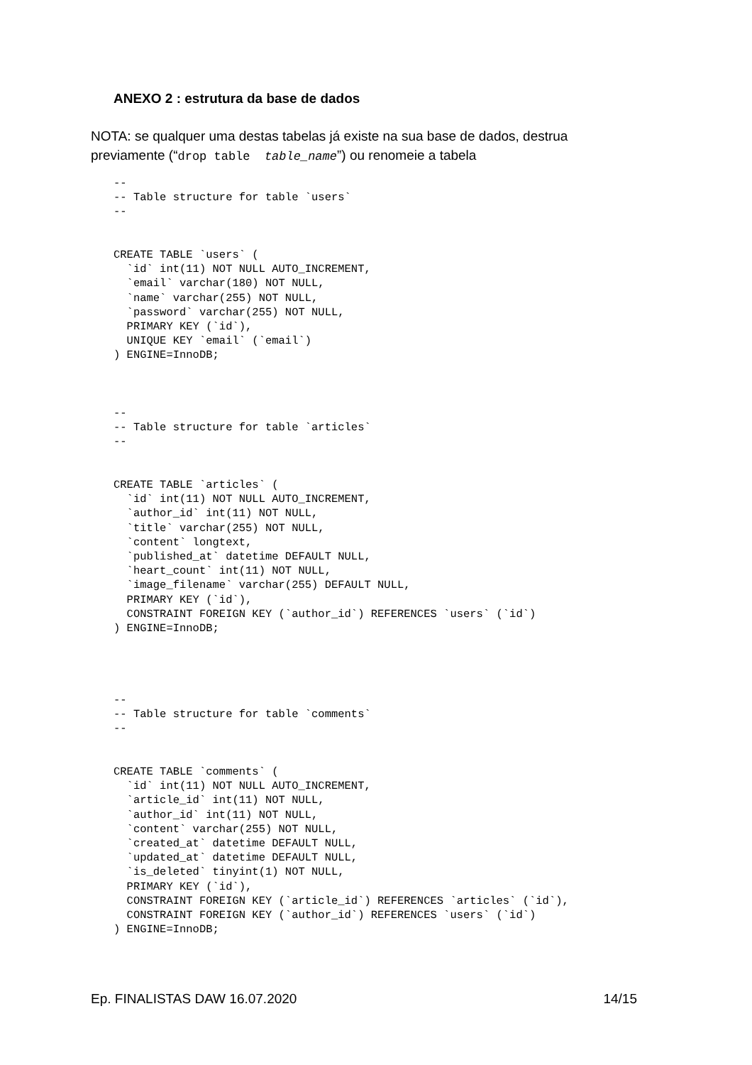ANEXO 2 : estrutura da base de dados
NOTA: se qualquer uma destas tabelas já existe na sua base de dados, destrua previamente (“drop table table_name”) ou renomeie a tabela
--
-- Table structure for table `users`
--


CREATE TABLE `users` (
  `id` int(11) NOT NULL AUTO_INCREMENT,
  `email` varchar(180) NOT NULL,
  `name` varchar(255) NOT NULL,
  `password` varchar(255) NOT NULL,
  PRIMARY KEY (`id`),
  UNIQUE KEY `email` (`email`)
) ENGINE=InnoDB;
--
-- Table structure for table `articles`
--


CREATE TABLE `articles` (
  `id` int(11) NOT NULL AUTO_INCREMENT,
  `author_id` int(11) NOT NULL,
  `title` varchar(255) NOT NULL,
  `content` longtext,
  `published_at` datetime DEFAULT NULL,
  `heart_count` int(11) NOT NULL,
  `image_filename` varchar(255) DEFAULT NULL,
  PRIMARY KEY (`id`),
  CONSTRAINT FOREIGN KEY (`author_id`) REFERENCES `users` (`id`)
) ENGINE=InnoDB;
--
-- Table structure for table `comments`
--


CREATE TABLE `comments` (
  `id` int(11) NOT NULL AUTO_INCREMENT,
  `article_id` int(11) NOT NULL,
  `author_id` int(11) NOT NULL,
  `content` varchar(255) NOT NULL,
  `created_at` datetime DEFAULT NULL,
  `updated_at` datetime DEFAULT NULL,
  `is_deleted` tinyint(1) NOT NULL,
  PRIMARY KEY (`id`),
  CONSTRAINT FOREIGN KEY (`article_id`) REFERENCES `articles` (`id`),
  CONSTRAINT FOREIGN KEY (`author_id`) REFERENCES `users` (`id`)
) ENGINE=InnoDB;
Ep. FINALISTAS DAW 16.07.2020 14/15